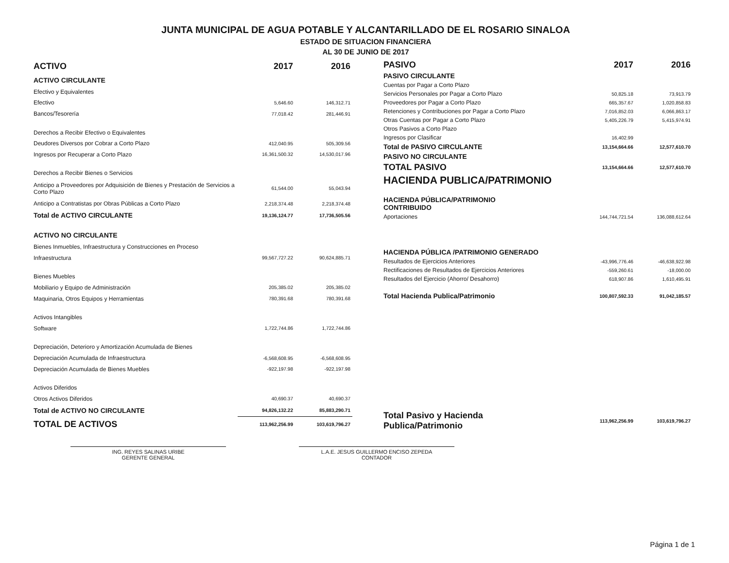JUNTA MUNICIPAL DE AGUA POTABLE Y ALCANTARILLADO DE EL ROSARIO SINALOA
ESTADO DE SITUACION FINANCIERA
AL 30 DE JUNIO DE 2017
| ACTIVO | 2017 | 2016 |
| --- | --- | --- |
| ACTIVO CIRCULANTE | | |
| Efectivo y Equivalentes | | |
| Efectivo | 5,646.60 | 146,312.71 |
| Bancos/Tesorería | 77,018.42 | 281,446.91 |
| Derechos a Recibir Efectivo o Equivalentes | | |
| Deudores Diversos por Cobrar a Corto Plazo | 412,040.95 | 505,309.56 |
| Ingresos por Recuperar a Corto Plazo | 16,361,500.32 | 14,530,017.96 |
| Derechos a Recibir Bienes o Servicios | | |
| Anticipo a Proveedores por Adquisición de Bienes y Prestación de Servicios a Corto Plazo | 61,544.00 | 55,043.94 |
| Anticipo a Contratistas por Obras Públicas a Corto Plazo | 2,218,374.48 | 2,218,374.48 |
| Total de ACTIVO CIRCULANTE | 19,136,124.77 | 17,736,505.56 |
| ACTIVO NO CIRCULANTE | | |
| Bienes Inmuebles, Infraestructura y Construcciones en Proceso | | |
| Infraestructura | 99,567,727.22 | 90,624,885.71 |
| Bienes Muebles | | |
| Mobiliario y Equipo de Administración | 205,385.02 | 205,385.02 |
| Maquinaria, Otros Equipos y Herramientas | 780,391.68 | 780,391.68 |
| Activos Intangibles | | |
| Software | 1,722,744.86 | 1,722,744.86 |
| Depreciación, Deterioro y Amortización Acumulada de Bienes | | |
| Depreciación Acumulada de Infraestructura | -6,568,608.95 | -6,568,608.95 |
| Depreciación Acumulada de Bienes Muebles | -922,197.98 | -922,197.98 |
| Activos Diferidos | | |
| Otros Activos Diferidos | 40,690.37 | 40,690.37 |
| Total de ACTIVO NO CIRCULANTE | 94,826,132.22 | 85,883,290.71 |
| TOTAL DE ACTIVOS | 113,962,256.99 | 103,619,796.27 |
| PASIVO | 2017 | 2016 |
| --- | --- | --- |
| PASIVO CIRCULANTE | | |
| Cuentas por Pagar a Corto Plazo | | |
| Servicios Personales por Pagar a Corto Plazo | 50,825.18 | 73,913.79 |
| Proveedores por Pagar a Corto Plazo | 665,357.67 | 1,020,858.83 |
| Retenciones y Contribuciones por Pagar a Corto Plazo | 7,016,852.03 | 6,066,863.17 |
| Otras Cuentas por Pagar a Corto Plazo | 5,405,226.79 | 5,415,974.91 |
| Otros Pasivos a Corto Plazo | | |
| Ingresos por Clasificar | 16,402.99 | |
| Total de PASIVO CIRCULANTE | 13,154,664.66 | 12,577,610.70 |
| PASIVO NO CIRCULANTE | | |
| TOTAL PASIVO | 13,154,664.66 | 12,577,610.70 |
| HACIENDA PUBLICA/PATRIMONIO | | |
| HACIENDA PÚBLICA/PATRIMONIO CONTRIBUIDO | | |
| Aportaciones | 144,744,721.54 | 136,088,612.64 |
| HACIENDA PÚBLICA /PATRIMONIO GENERADO | | |
| Resultados de Ejercicios Anteriores | -43,996,776.46 | -46,638,922.98 |
| Rectificaciones de Resultados de Ejercicios Anteriores | -559,260.61 | -18,000.00 |
| Resultados del Ejercicio (Ahorro/ Desahorro) | 618,907.86 | 1,610,495.91 |
| Total Hacienda Publica/Patrimonio | 100,807,592.33 | 91,042,185.57 |
| Total Pasivo y Hacienda Publica/Patrimonio | 113,962,256.99 | 103,619,796.27 |
ING. REYES SALINAS URIBE
GERENTE GENERAL
L.A.E. JESUS GUILLERMO ENCISO ZEPEDA
CONTADOR
Página 1 de 1